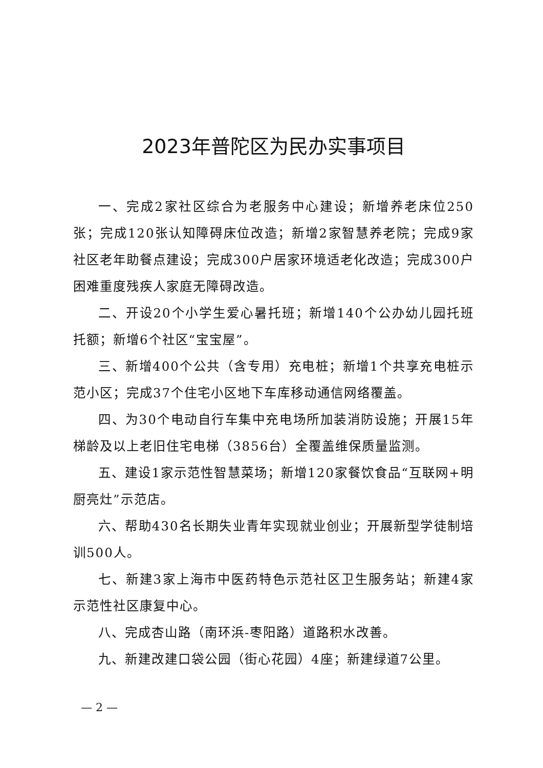2023年普陀区为民办实事项目
一、完成2家社区综合为老服务中心建设；新增养老床位250张；完成120张认知障碍床位改造；新增2家智慧养老院；完成9家社区老年助餐点建设；完成300户居家环境适老化改造；完成300户困难重度残疾人家庭无障碍改造。
二、开设20个小学生爱心暑托班；新增140个公办幼儿园托班托额；新增6个社区“宝宝屋”。
三、新增400个公共（含专用）充电桩；新增1个共享充电桩示范小区；完成37个住宅小区地下车库移动通信网络覆盖。
四、为30个电动自行车集中充电场所加装消防设施；开展15年梯龄及以上老旧住宅电梯（3856台）全覆盖维保质量监测。
五、建设1家示范性智慧菜场；新增120家餐饮食品“互联网+明厨亮灶”示范店。
六、帮助430名长期失业青年实现就业创业；开展新型学徒制培训500人。
七、新建3家上海市中医药特色示范社区卫生服务站；新建4家示范性社区康复中心。
八、完成杏山路（南环浜-枣阳路）道路积水改善。
九、新建改建口袋公园（街心花园）4座；新建绿道7公里。
— 2 —